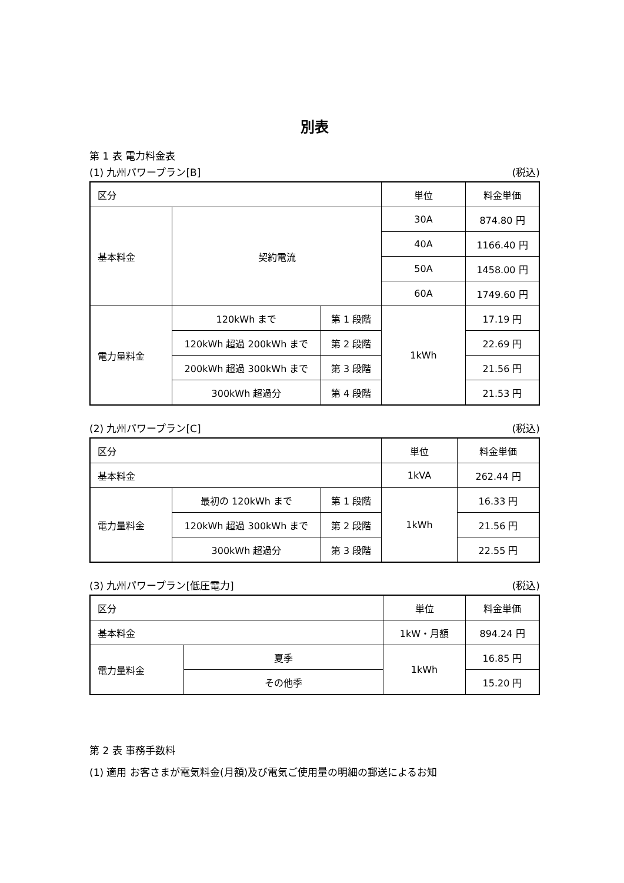別表
第 1 表 電力料金表
(1) 九州パワープラン[B] (税込)
| 区分 | | | 単位 | 料金単価 |
| 基本料金 | 契約電流 | | 30A | 874.80 円 |
| | | | 40A | 1166.40 円 |
| | | | 50A | 1458.00 円 |
| | | | 60A | 1749.60 円 |
| 電力量料金 | 120kWh まで | 第 1 段階 | 1kWh | 17.19 円 |
| | 120kWh 超過 200kWh まで | 第 2 段階 | | 22.69 円 |
| | 200kWh 超過 300kWh まで | 第 3 段階 | | 21.56 円 |
| | 300kWh 超過分 | 第 4 段階 | | 21.53 円 |
(2) 九州パワープラン[C] (税込)
| 区分 | | | 単位 | 料金単価 |
| 基本料金 | | | 1kVA | 262.44 円 |
| 電力量料金 | 最初の 120kWh まで | 第 1 段階 | 1kWh | 16.33 円 |
| | 120kWh 超過 300kWh まで | 第 2 段階 | | 21.56 円 |
| | 300kWh 超過分 | 第 3 段階 | | 22.55 円 |
(3) 九州パワープラン[低圧電力] (税込)
| 区分 | | 単位 | 料金単価 |
| 基本料金 | | 1kW・月額 | 894.24 円 |
| 電力量料金 | 夏季 | 1kWh | 16.85 円 |
| | その他季 | | 15.20 円 |
第 2 表 事務手数料
(1) 適用 お客さまが電気料金(月額)及び電気ご使用量の明細の郵送によるお知